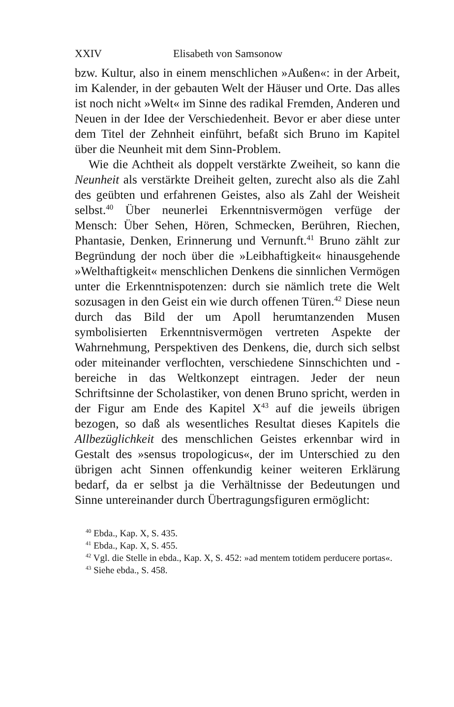XXIV Elisabeth von Samsonow
bzw. Kultur, also in einem menschlichen »Außen«: in der Arbeit, im Kalender, in der gebauten Welt der Häuser und Orte. Das alles ist noch nicht »Welt« im Sinne des radikal Fremden, Anderen und Neuen in der Idee der Verschiedenheit. Bevor er aber diese unter dem Titel der Zehnheit einführt, befaßt sich Bruno im Kapitel über die Neunheit mit dem Sinn-Problem.
Wie die Achtheit als doppelt verstärkte Zweiheit, so kann die Neunheit als verstärkte Dreiheit gelten, zurecht also als die Zahl des geübten und erfahrenen Geistes, also als Zahl der Weisheit selbst.<sup>40</sup> Über neunerlei Erkenntnisvermögen verfüge der Mensch: Über Sehen, Hören, Schmecken, Berühren, Riechen, Phantasie, Denken, Erinnerung und Vernunft.<sup>41</sup> Bruno zählt zur Begründung der noch über die »Leibhaftigkeit« hinausgehende »Welthaftigkeit« menschlichen Denkens die sinnlichen Vermögen unter die Erkenntnispotenzen: durch sie nämlich trete die Welt sozusagen in den Geist ein wie durch offenen Türen.<sup>42</sup> Diese neun durch das Bild der um Apoll herumtanzenden Musen symbolisierten Erkenntnisvermögen vertreten Aspekte der Wahrnehmung, Perspektiven des Denkens, die, durch sich selbst oder miteinander verflochten, verschiedene Sinnschichten und -bereiche in das Weltkonzept eintragen. Jeder der neun Schriftsinne der Scholastiker, von denen Bruno spricht, werden in der Figur am Ende des Kapitel X<sup>43</sup> auf die jeweils übrigen bezogen, so daß als wesentliches Resultat dieses Kapitels die Allbezüglichkeit des menschlichen Geistes erkennbar wird in Gestalt des »sensus tropologicus«, der im Unterschied zu den übrigen acht Sinnen offenkundig keiner weiteren Erklärung bedarf, da er selbst ja die Verhältnisse der Bedeutungen und Sinne untereinander durch Übertragungsfiguren ermöglicht:
<sup>40</sup> Ebda., Kap. X, S. 435.
<sup>41</sup> Ebda., Kap. X, S. 455.
<sup>42</sup> Vgl. die Stelle in ebda., Kap. X, S. 452: »ad mentem totidem perducere portas«.
<sup>43</sup> Siehe ebda., S. 458.